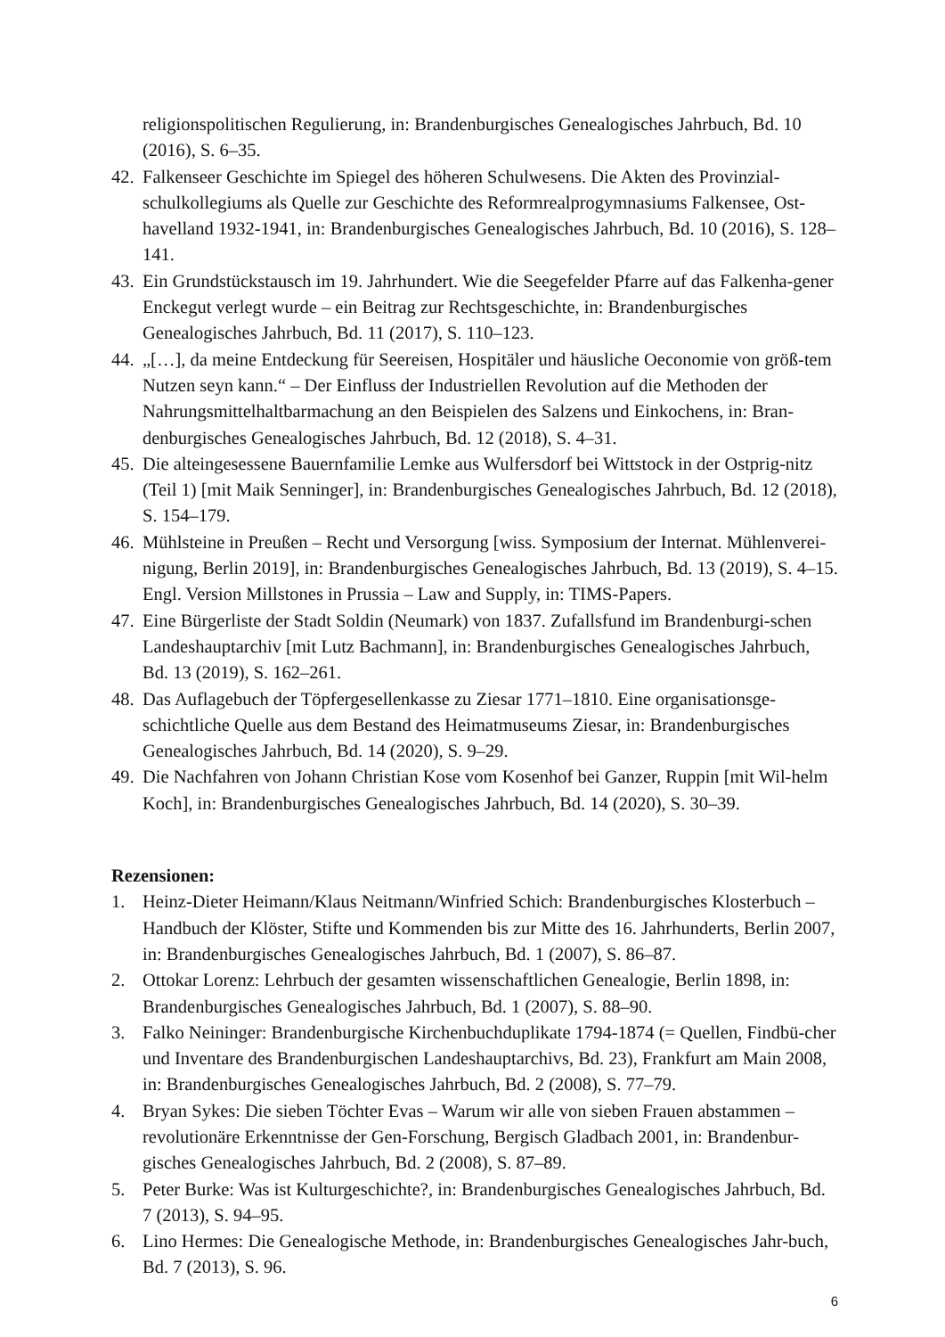religionspolitischen Regulierung, in: Brandenburgisches Genealogisches Jahrbuch, Bd. 10 (2016), S. 6–35.
42. Falkenseer Geschichte im Spiegel des höheren Schulwesens. Die Akten des Provinzial-schulkollegiums als Quelle zur Geschichte des Reformrealprogymnasiums Falkensee, Ost-havelland 1932-1941, in: Brandenburgisches Genealogisches Jahrbuch, Bd. 10 (2016), S. 128–141.
43. Ein Grundstückstausch im 19. Jahrhundert. Wie die Seegefelder Pfarre auf das Falkenha-gener Enckegut verlegt wurde – ein Beitrag zur Rechtsgeschichte, in: Brandenburgisches Genealogisches Jahrbuch, Bd. 11 (2017), S. 110–123.
44. „[…], da meine Entdeckung für Seereisen, Hospitäler und häusliche Oeconomie von größ-tem Nutzen seyn kann.“ – Der Einfluss der Industriellen Revolution auf die Methoden der Nahrungsmittelhaltbarmachung an den Beispielen des Salzens und Einkochens, in: Bran-denburgisches Genealogisches Jahrbuch, Bd. 12 (2018), S. 4–31.
45. Die alteingesessene Bauernfamilie Lemke aus Wulfersdorf bei Wittstock in der Ostprig-nitz (Teil 1) [mit Maik Senninger], in: Brandenburgisches Genealogisches Jahrbuch, Bd. 12 (2018), S. 154–179.
46. Mühlsteine in Preußen – Recht und Versorgung [wiss. Symposium der Internat. Mühlenverei-nigung, Berlin 2019], in: Brandenburgisches Genealogisches Jahrbuch, Bd. 13 (2019), S. 4–15. Engl. Version Millstones in Prussia – Law and Supply, in: TIMS-Papers.
47. Eine Bürgerliste der Stadt Soldin (Neumark) von 1837. Zufallsfund im Brandenburgi-schen Landeshauptarchiv [mit Lutz Bachmann], in: Brandenburgisches Genealogisches Jahrbuch, Bd. 13 (2019), S. 162–261.
48. Das Auflagebuch der Töpfergesellenkasse zu Ziesar 1771–1810. Eine organisationsge-schichtliche Quelle aus dem Bestand des Heimatmuseums Ziesar, in: Brandenburgisches Genealogisches Jahrbuch, Bd. 14 (2020), S. 9–29.
49. Die Nachfahren von Johann Christian Kose vom Kosenhof bei Ganzer, Ruppin [mit Wil-helm Koch], in: Brandenburgisches Genealogisches Jahrbuch, Bd. 14 (2020), S. 30–39.
Rezensionen:
1. Heinz-Dieter Heimann/Klaus Neitmann/Winfried Schich: Brandenburgisches Klosterbuch – Handbuch der Klöster, Stifte und Kommenden bis zur Mitte des 16. Jahrhunderts, Berlin 2007, in: Brandenburgisches Genealogisches Jahrbuch, Bd. 1 (2007), S. 86–87.
2. Ottokar Lorenz: Lehrbuch der gesamten wissenschaftlichen Genealogie, Berlin 1898, in: Brandenburgisches Genealogisches Jahrbuch, Bd. 1 (2007), S. 88–90.
3. Falko Neininger: Brandenburgische Kirchenbuchduplikate 1794-1874 (= Quellen, Findbü-cher und Inventare des Brandenburgischen Landeshauptarchivs, Bd. 23), Frankfurt am Main 2008, in: Brandenburgisches Genealogisches Jahrbuch, Bd. 2 (2008), S. 77–79.
4. Bryan Sykes: Die sieben Töchter Evas – Warum wir alle von sieben Frauen abstammen – revolutionäre Erkenntnisse der Gen-Forschung, Bergisch Gladbach 2001, in: Brandenbur-gisches Genealogisches Jahrbuch, Bd. 2 (2008), S. 87–89.
5. Peter Burke: Was ist Kulturgeschichte?, in: Brandenburgisches Genealogisches Jahrbuch, Bd. 7 (2013), S. 94–95.
6. Lino Hermes: Die Genealogische Methode, in: Brandenburgisches Genealogisches Jahr-buch, Bd. 7 (2013), S. 96.
6